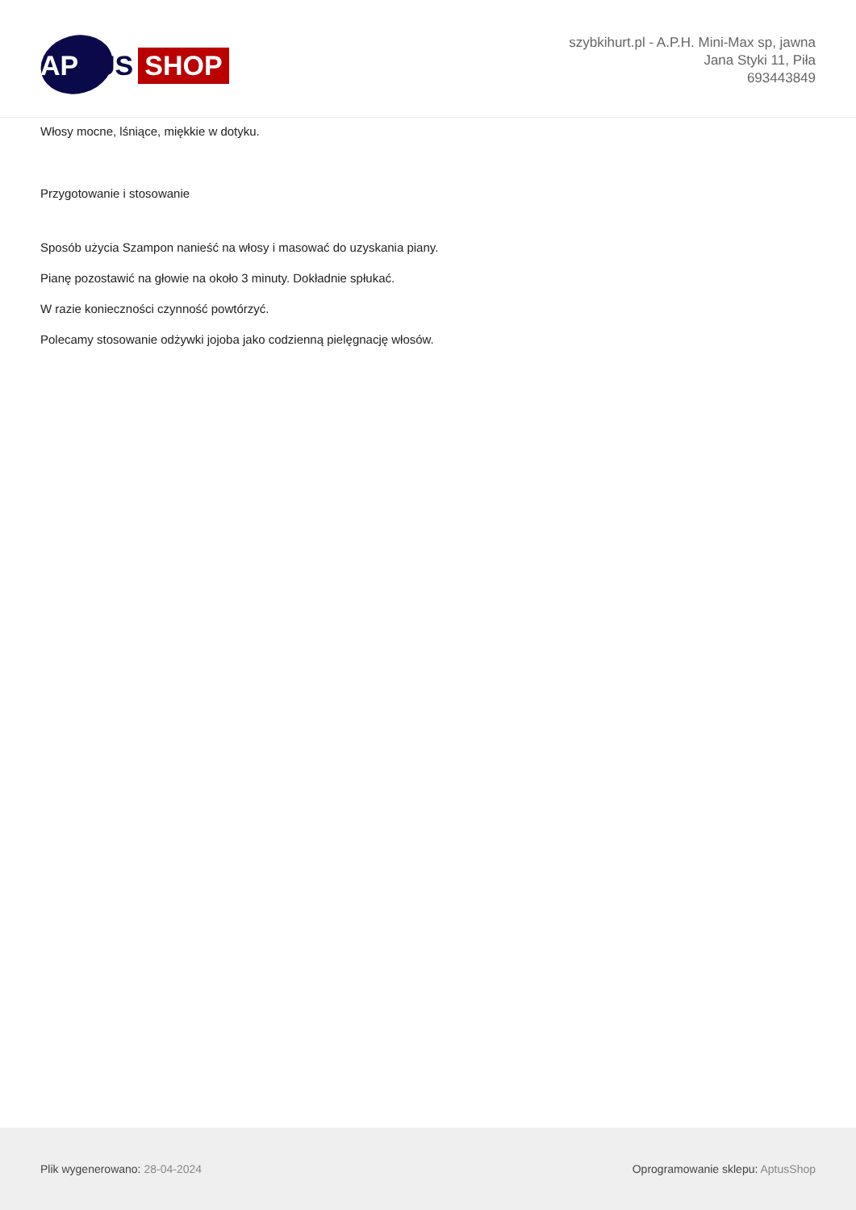AP TUS SHOP
szybkihurt.pl - A.P.H. Mini-Max sp, jawna
Jana Styki 11, Piła
693443849
Włosy mocne, lśniące, miękkie w dotyku.
Przygotowanie i stosowanie
Sposób użycia Szampon nanieść na włosy i masować do uzyskania piany.
Pianę pozostawić na głowie na około 3 minuty. Dokładnie spłukać.
W razie konieczności czynność powtórzyć.
Polecamy stosowanie odżywki jojoba jako codzienną pielęgnację włosów.
Plik wygenerowano: 28-04-2024
Oprogramowanie sklepu: AptusShop